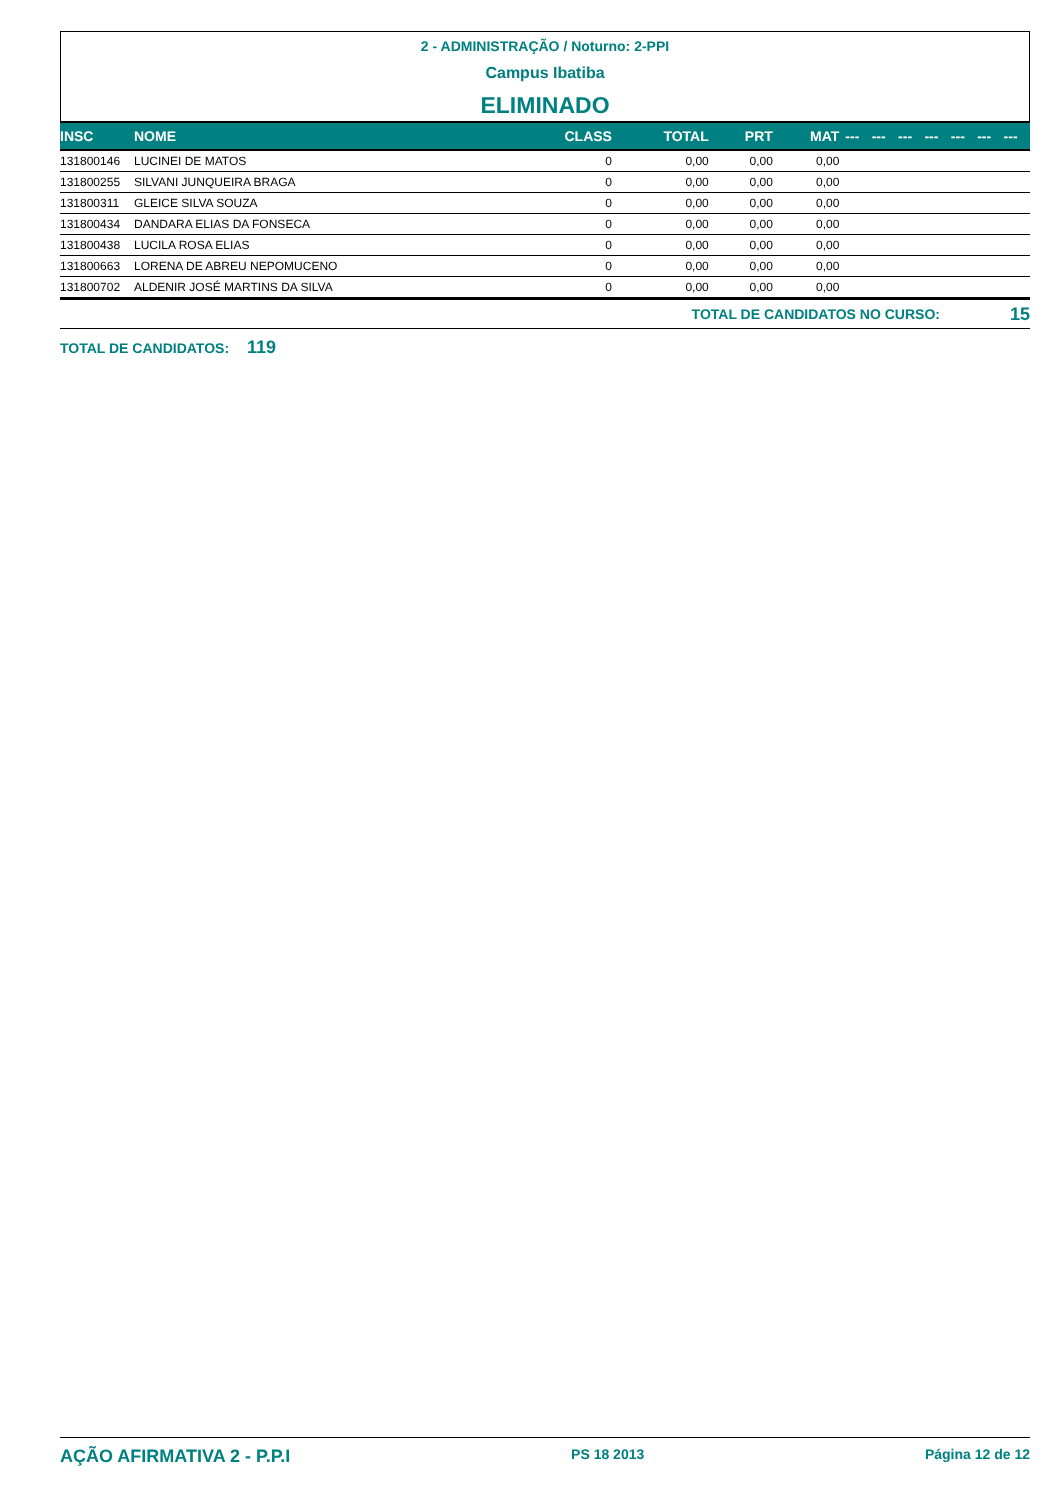2 - ADMINISTRAÇÃO / Noturno: 2-PPI
Campus Ibatiba
ELIMINADO
| INSC | NOME | CLASS | TOTAL | PRT | MAT | --- | --- | --- | --- | --- | --- | --- |
| --- | --- | --- | --- | --- | --- | --- | --- | --- | --- | --- | --- | --- |
| 131800146 | LUCINEI DE MATOS | 0 | 0,00 | 0,00 | 0,00 | | | | | | | |
| 131800255 | SILVANI JUNQUEIRA BRAGA | 0 | 0,00 | 0,00 | 0,00 | | | | | | | |
| 131800311 | GLEICE SILVA SOUZA | 0 | 0,00 | 0,00 | 0,00 | | | | | | | |
| 131800434 | DANDARA ELIAS DA FONSECA | 0 | 0,00 | 0,00 | 0,00 | | | | | | | |
| 131800438 | LUCILA ROSA ELIAS | 0 | 0,00 | 0,00 | 0,00 | | | | | | | |
| 131800663 | LORENA DE ABREU NEPOMUCENO | 0 | 0,00 | 0,00 | 0,00 | | | | | | | |
| 131800702 | ALDENIR JOSÉ MARTINS DA SILVA | 0 | 0,00 | 0,00 | 0,00 | | | | | | | |
TOTAL DE CANDIDATOS NO CURSO: 15
TOTAL DE CANDIDATOS: 119
AÇÃO AFIRMATIVA 2 - P.P.I PS 18 2013 Página 12 de 12